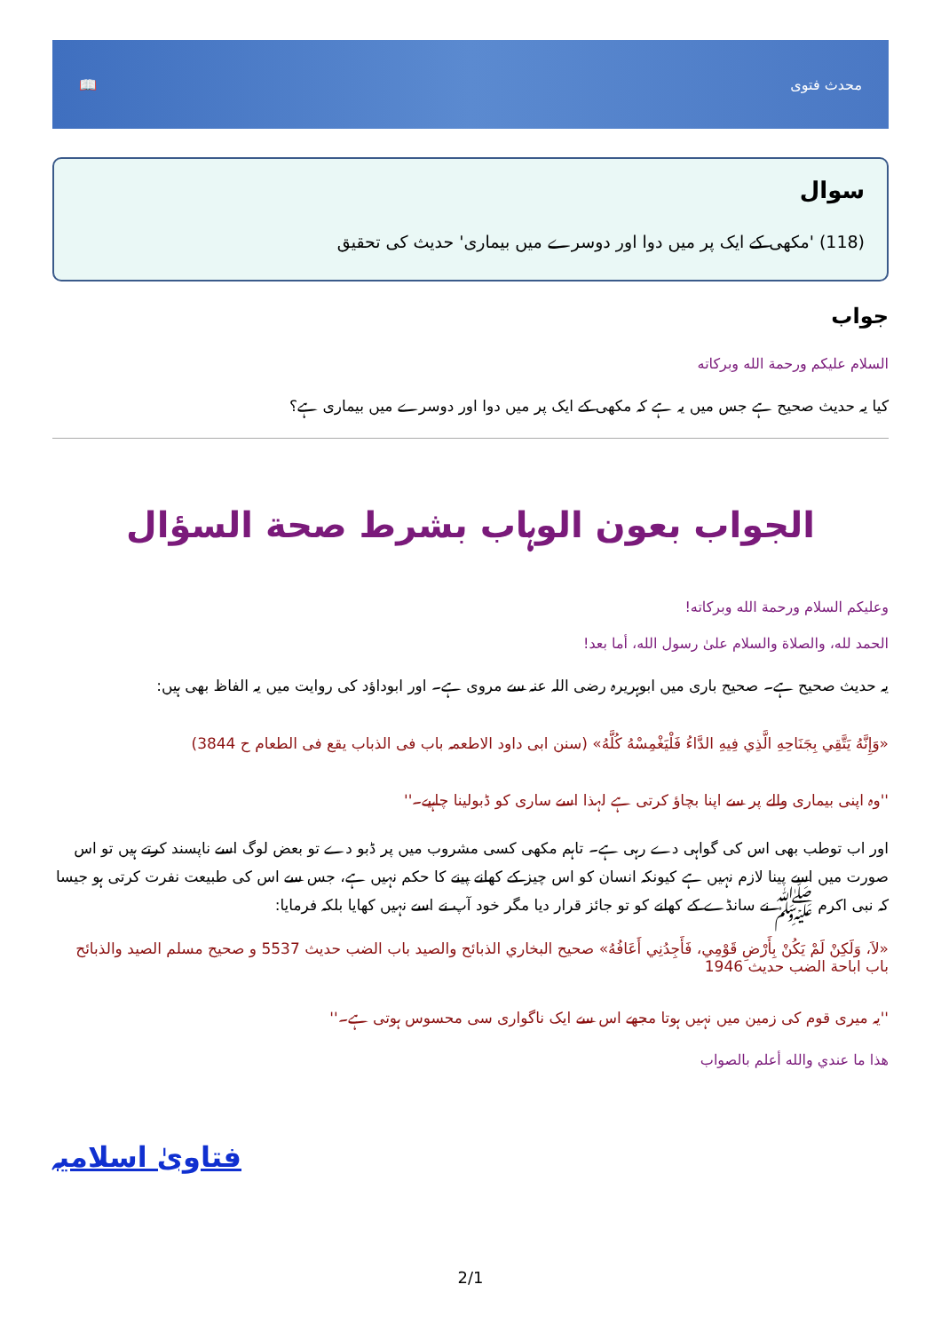📖 محدث فتوی
سوال
(118) 'مکھی کے ایک پر میں دوا اور دوسرے میں بیماری' حدیث کی تحقیق
جواب
السلام علیکم ورحمة الله وبرکاته
کیا یہ حدیث صحیح ہے جس میں یہ ہے کہ مکھی کے ایک پر میں دوا اور دوسرے میں بیماری ہے؟
الجواب بعون الوہاب بشرط صحة السؤال
وعلیکم السلام ورحمة الله وبرکاته!
الحمد لله، والصلاة والسلام علىٰ رسول الله، أما بعد!
یہ حدیث صحیح ہے۔ صحیح باری میں ابوہریرہ رضی اللہ عنہ سے مروی ہے۔ اور ابوداؤد کی روایت میں یہ الفاظ بھی ہیں:
«وَإِنَّهُ يَتَّقِي بِجَنَاحِهِ الَّذِي فِيهِ الدَّاءُ فَلْيَغْمِسْهُ كُلَّهُ» (سنن ابی داود الاطعمہ باب فی الذباب یقع فی الطعام ح 3844)
''وہ اپنی بیماری والے پر سے اپنا بچاؤ کرتی ہے لہذا اسے ساری کو ڈبولینا چاہیے۔''
اور اب توطب بھی اس کی گواہی دے رہی ہے۔ تاہم مکھی کسی مشروب میں پر ڈبو دے تو بعض لوگ اسے ناپسند کرتے ہیں تو اس صورت میں اسے پینا لازم نہیں ہے کیونکہ انسان کو اس چیز کے کھانے پینے کا حکم نہیں ہے، جس سے اس کی طبیعت نفرت کرتی ہو جیسا کہ نبی اکرم ﷺ نے سانڈے کے کھانے کو تو جائز قرار دیا مگر خود آپ نے اسے نہیں کھایا بلکہ فرمایا:
«لاَ، وَلَكِنْ لَمْ يَكُنْ بِأَرْضِ قَوْمِي، فَأَجِدُنِي أَعَافُهُ» صحيح البخاري الذبائح والصيد باب الضب حديث 5537 و صحيح مسلم الصيد والذبائح باب اباحة الضب حديث 1946
''یہ میری قوم کی زمین میں نہیں ہوتا مجھے اس سے ایک ناگواری سی محسوس ہوتی ہے۔''
هذا ما عندي والله أعلم بالصواب
فتاویٰ اسلامیہ
2/1